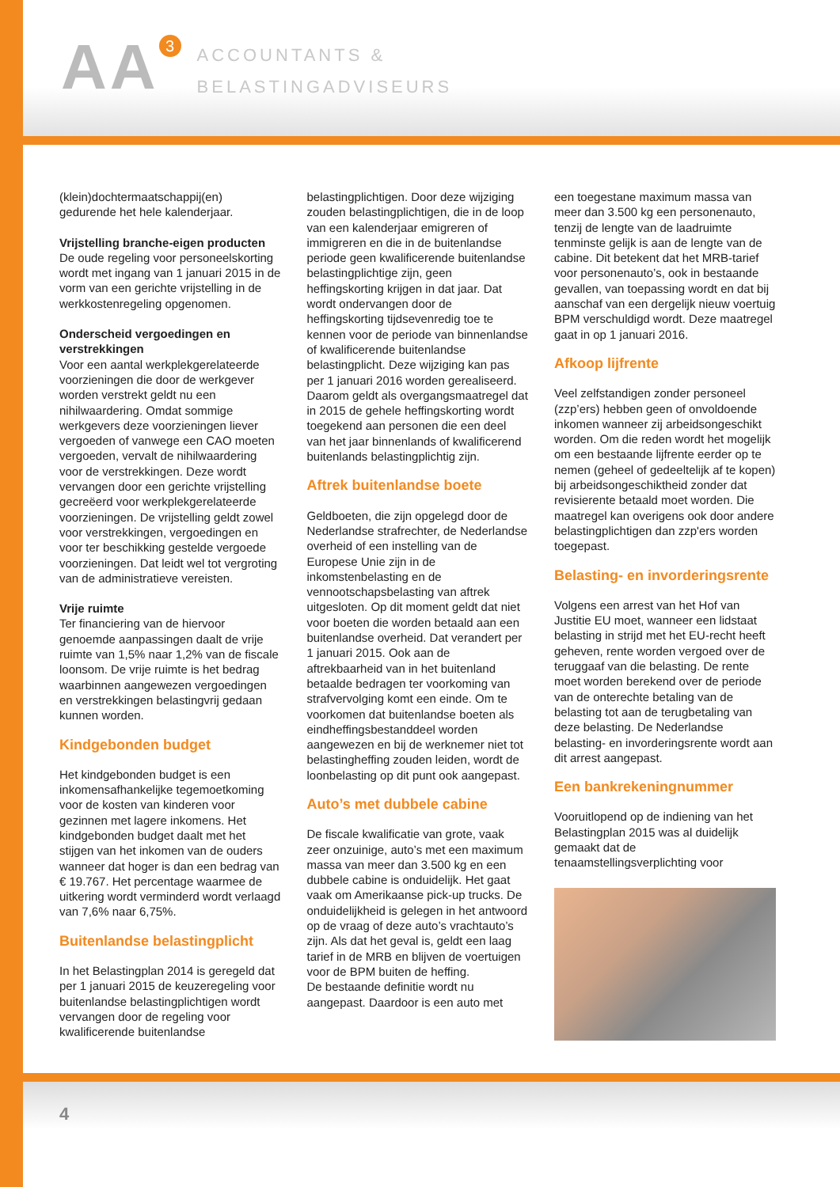AA 3
ACCOUNTANTS &
BELASTINGADVISEURS
(klein)dochtermaatschappij(en) gedurende het hele kalenderjaar.
Vrijstelling branche-eigen producten
De oude regeling voor personeelskorting wordt met ingang van 1 januari 2015 in de vorm van een gerichte vrijstelling in de werkkostenregeling opgenomen.
Onderscheid vergoedingen en verstrekkingen
Voor een aantal werkplekgerelateerde voorzieningen die door de werkgever worden verstrekt geldt nu een nihilwaardering. Omdat sommige werkgevers deze voorzieningen liever vergoeden of vanwege een CAO moeten vergoeden, vervalt de nihilwaardering voor de verstrekkingen. Deze wordt vervangen door een gerichte vrijstelling gecreëerd voor werkplekgerelateerde voorzieningen. De vrijstelling geldt zowel voor verstrekkingen, vergoedingen en voor ter beschikking gestelde vergoede voorzieningen. Dat leidt wel tot vergroting van de administratieve vereisten.
Vrije ruimte
Ter financiering van de hiervoor genoemde aanpassingen daalt de vrije ruimte van 1,5% naar 1,2% van de fiscale loonsom. De vrije ruimte is het bedrag waarbinnen aangewezen vergoedingen en verstrekkingen belastingvrij gedaan kunnen worden.
Kindgebonden budget
Het kindgebonden budget is een inkomensafhankelijke tegemoetkoming voor de kosten van kinderen voor gezinnen met lagere inkomens. Het kindgebonden budget daalt met het stijgen van het inkomen van de ouders wanneer dat hoger is dan een bedrag van € 19.767. Het percentage waarmee de uitkering wordt verminderd wordt verlaagd van 7,6% naar 6,75%.
Buitenlandse belastingplicht
In het Belastingplan 2014 is geregeld dat per 1 januari 2015 de keuzeregeling voor buitenlandse belastingplichtigen wordt vervangen door de regeling voor kwalificerende buitenlandse
belastingplichtigen. Door deze wijziging zouden belastingplichtigen, die in de loop van een kalenderjaar emigreren of immigreren en die in de buitenlandse periode geen kwalificerende buitenlandse belastingplichtige zijn, geen heffingskorting krijgen in dat jaar. Dat wordt ondervangen door de heffingskorting tijdsevenredig toe te kennen voor de periode van binnenlandse of kwalificerende buitenlandse belastingplicht. Deze wijziging kan pas per 1 januari 2016 worden gerealiseerd. Daarom geldt als overgangsmaatregel dat in 2015 de gehele heffingskorting wordt toegekend aan personen die een deel van het jaar binnenlands of kwalificerend buitenlands belastingplichtig zijn.
Aftrek buitenlandse boete
Geldboeten, die zijn opgelegd door de Nederlandse strafrechter, de Nederlandse overheid of een instelling van de Europese Unie zijn in de inkomstenbelasting en de vennootschapsbelasting van aftrek uitgesloten. Op dit moment geldt dat niet voor boeten die worden betaald aan een buitenlandse overheid. Dat verandert per 1 januari 2015. Ook aan de aftrekbaarheid van in het buitenland betaalde bedragen ter voorkoming van strafvervolging komt een einde. Om te voorkomen dat buitenlandse boeten als eindheffingsbestanddeel worden aangewezen en bij de werknemer niet tot belastingheffing zouden leiden, wordt de loonbelasting op dit punt ook aangepast.
Auto’s met dubbele cabine
De fiscale kwalificatie van grote, vaak zeer onzuinige, auto’s met een maximum massa van meer dan 3.500 kg en een dubbele cabine is onduidelijk. Het gaat vaak om Amerikaanse pick-up trucks. De onduidelijkheid is gelegen in het antwoord op de vraag of deze auto’s vrachtauto’s zijn. Als dat het geval is, geldt een laag tarief in de MRB en blijven de voertuigen voor de BPM buiten de heffing.
De bestaande definitie wordt nu aangepast. Daardoor is een auto met
een toegestane maximum massa van meer dan 3.500 kg een personenauto, tenzij de lengte van de laadruimte tenminste gelijk is aan de lengte van de cabine. Dit betekent dat het MRB-tarief voor personenauto’s, ook in bestaande gevallen, van toepassing wordt en dat bij aanschaf van een dergelijk nieuw voertuig BPM verschuldigd wordt. Deze maatregel gaat in op 1 januari 2016.
Afkoop lijfrente
Veel zelfstandigen zonder personeel (zzp’ers) hebben geen of onvoldoende inkomen wanneer zij arbeidsongeschikt worden. Om die reden wordt het mogelijk om een bestaande lijfrente eerder op te nemen (geheel of gedeeltelijk af te kopen) bij arbeidsongeschiktheid zonder dat revisierente betaald moet worden. Die maatregel kan overigens ook door andere belastingplichtigen dan zzp'ers worden toegepast.
Belasting- en invorderingsrente
Volgens een arrest van het Hof van Justitie EU moet, wanneer een lidstaat belasting in strijd met het EU-recht heeft geheven, rente worden vergoed over de teruggaaf van die belasting. De rente moet worden berekend over de periode van de onterechte betaling van de belasting tot aan de terugbetaling van deze belasting. De Nederlandse belasting- en invorderingsrente wordt aan dit arrest aangepast.
Een bankrekeningnummer
Vooruitlopend op de indiening van het Belastingplan 2015 was al duidelijk gemaakt dat de tenaamstellingsverplichting voor
4